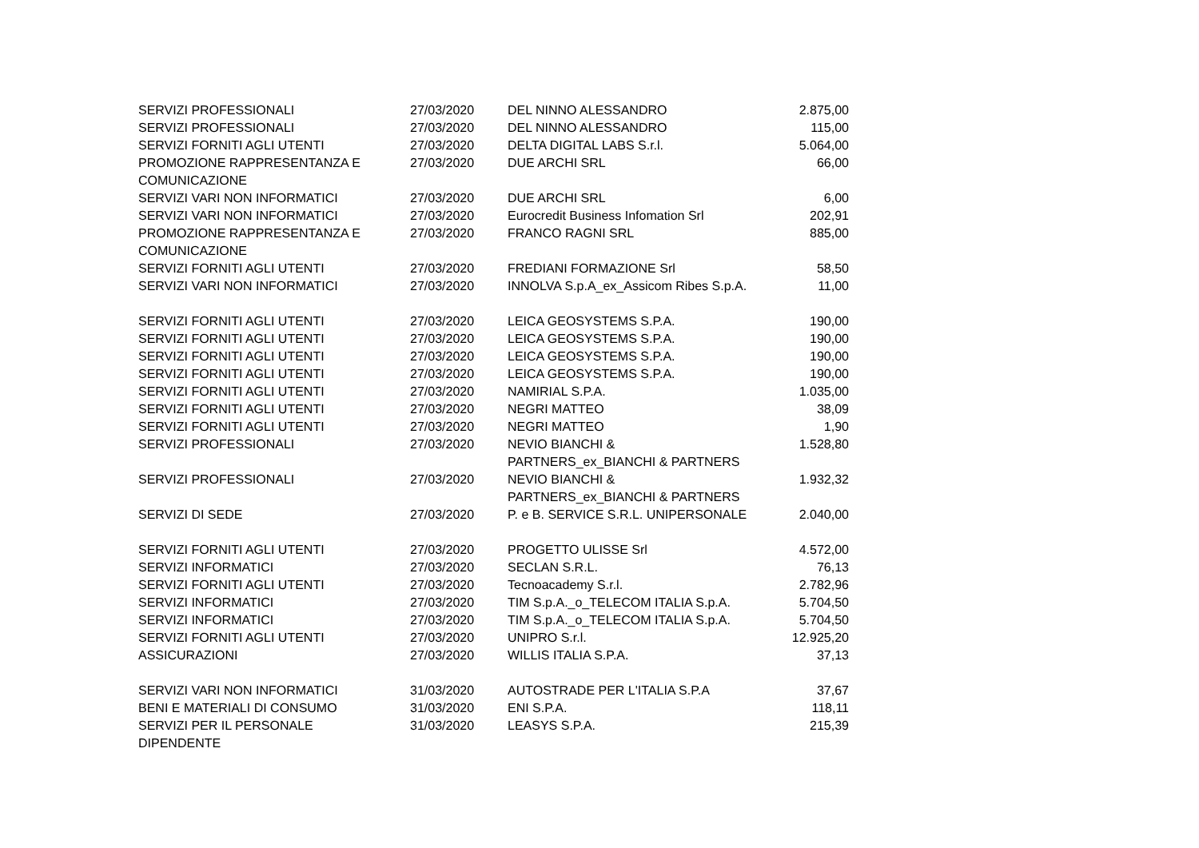| SERVIZI PROFESSIONALI | 27/03/2020 | DEL NINNO ALESSANDRO | 2.875,00 |
| SERVIZI PROFESSIONALI | 27/03/2020 | DEL NINNO ALESSANDRO | 115,00 |
| SERVIZI FORNITI AGLI UTENTI | 27/03/2020 | DELTA DIGITAL LABS S.r.l. | 5.064,00 |
| PROMOZIONE RAPPRESENTANZA E COMUNICAZIONE | 27/03/2020 | DUE ARCHI SRL | 66,00 |
| SERVIZI VARI NON INFORMATICI | 27/03/2020 | DUE ARCHI SRL | 6,00 |
| SERVIZI VARI NON INFORMATICI | 27/03/2020 | Eurocredit Business Infomation Srl | 202,91 |
| PROMOZIONE RAPPRESENTANZA E COMUNICAZIONE | 27/03/2020 | FRANCO RAGNI SRL | 885,00 |
| SERVIZI FORNITI AGLI UTENTI | 27/03/2020 | FREDIANI FORMAZIONE Srl | 58,50 |
| SERVIZI VARI NON INFORMATICI | 27/03/2020 | INNOLVA S.p.A_ex_Assicom Ribes S.p.A. | 11,00 |
| SERVIZI FORNITI AGLI UTENTI | 27/03/2020 | LEICA GEOSYSTEMS S.P.A. | 190,00 |
| SERVIZI FORNITI AGLI UTENTI | 27/03/2020 | LEICA GEOSYSTEMS S.P.A. | 190,00 |
| SERVIZI FORNITI AGLI UTENTI | 27/03/2020 | LEICA GEOSYSTEMS S.P.A. | 190,00 |
| SERVIZI FORNITI AGLI UTENTI | 27/03/2020 | LEICA GEOSYSTEMS S.P.A. | 190,00 |
| SERVIZI FORNITI AGLI UTENTI | 27/03/2020 | NAMIRIAL S.P.A. | 1.035,00 |
| SERVIZI FORNITI AGLI UTENTI | 27/03/2020 | NEGRI MATTEO | 38,09 |
| SERVIZI FORNITI AGLI UTENTI | 27/03/2020 | NEGRI MATTEO | 1,90 |
| SERVIZI PROFESSIONALI | 27/03/2020 | NEVIO BIANCHI & PARTNERS_ex_BIANCHI & PARTNERS | 1.528,80 |
| SERVIZI PROFESSIONALI | 27/03/2020 | NEVIO BIANCHI & PARTNERS_ex_BIANCHI & PARTNERS | 1.932,32 |
| SERVIZI DI SEDE | 27/03/2020 | P. e B. SERVICE S.R.L. UNIPERSONALE | 2.040,00 |
| SERVIZI FORNITI AGLI UTENTI | 27/03/2020 | PROGETTO ULISSE Srl | 4.572,00 |
| SERVIZI INFORMATICI | 27/03/2020 | SECLAN S.R.L. | 76,13 |
| SERVIZI FORNITI AGLI UTENTI | 27/03/2020 | Tecnoacademy S.r.l. | 2.782,96 |
| SERVIZI INFORMATICI | 27/03/2020 | TIM S.p.A._o_TELECOM ITALIA S.p.A. | 5.704,50 |
| SERVIZI INFORMATICI | 27/03/2020 | TIM S.p.A._o_TELECOM ITALIA S.p.A. | 5.704,50 |
| SERVIZI FORNITI AGLI UTENTI | 27/03/2020 | UNIPRO S.r.l. | 12.925,20 |
| ASSICURAZIONI | 27/03/2020 | WILLIS ITALIA S.P.A. | 37,13 |
| SERVIZI VARI NON INFORMATICI | 31/03/2020 | AUTOSTRADE PER L'ITALIA S.P.A | 37,67 |
| BENI E MATERIALI DI CONSUMO | 31/03/2020 | ENI S.P.A. | 118,11 |
| SERVIZI PER IL PERSONALE DIPENDENTE | 31/03/2020 | LEASYS S.P.A. | 215,39 |